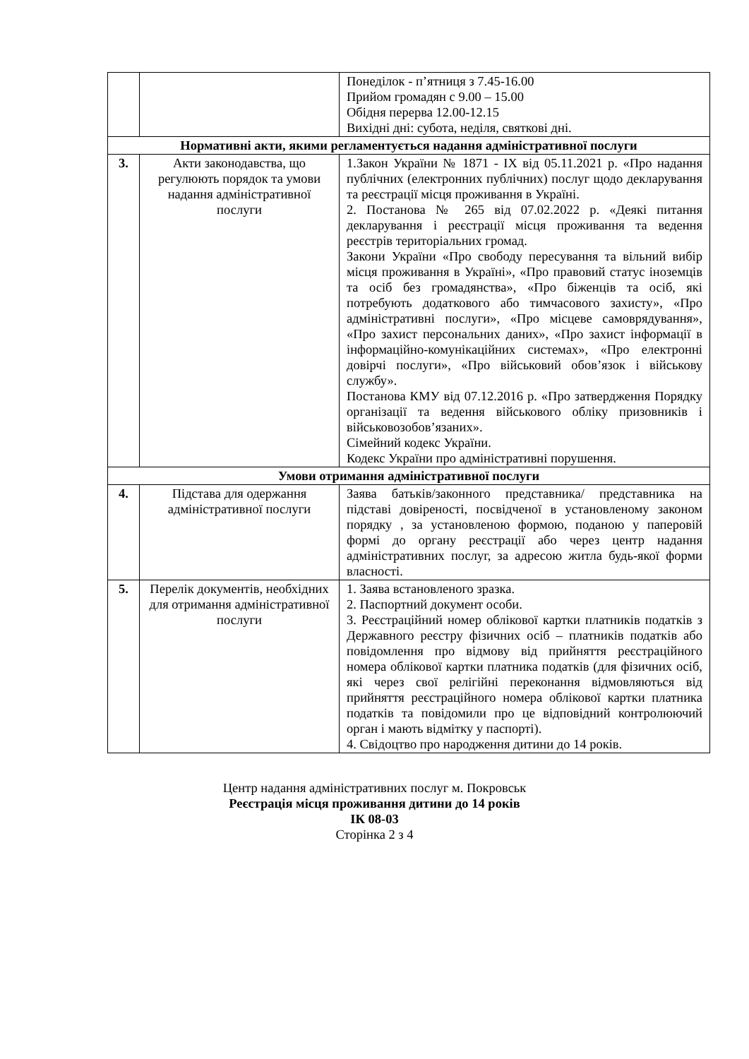| | | Понеділок - п’ятниця з 7.45-16.00 Прийом громадян с 9.00 – 15.00 Обідня перерва 12.00-12.15 Вихідні дні: субота, неділя, святкові дні. |
| Нормативні акти, якими регламентується надання адміністративної послуги | | |
| 3. | Акти законодавства, що регулюють порядок та умови надання адміністративної послуги | 1.Закон України № 1871 - IX від 05.11.2021 р. «Про надання публічних (електронних публічних) послуг щодо декларування та реєстрації місця проживання в Україні. 2. Постанова № 265 від 07.02.2022 р. «Деякі питання декларування і реєстрації місця проживання та ведення реєстрів територіальних громад. Закони України «Про свободу пересування та вільний вибір місця проживання в Україні», «Про правовий статус іноземців та осіб без громадянства», «Про біженців та осіб, які потребують додаткового або тимчасового захисту», «Про адміністративні послуги», «Про місцеве самоврядування», «Про захист персональних даних», «Про захист інформації в інформаційно-комунікаційних системах», «Про електронні довірчі послуги», «Про військовий обов’язок і військову службу». Постанова КМУ від 07.12.2016 р. «Про затвердження Порядку організації та ведення військового обліку призовників і військовозобов’язаних». Сімейний кодекс України. Кодекс України про адміністративні порушення. |
| Умови отримання адміністративної послуги | | |
| 4. | Підстава для одержання адміністративної послуги | Заява батьків/законного представника/ представника на підставі довіреності, посвідченої в установленому законом порядку , за установленою формою, поданою у паперовій формі до органу реєстрації або через центр надання адміністративних послуг, за адресою житла будь-якої форми власності. |
| 5. | Перелік документів, необхідних для отримання адміністративної послуги | 1. Заява встановленого зразка. 2. Паспортний документ особи. 3. Реєстраційний номер облікової картки платників податків з Державного реєстру фізичних осіб – платників податків або повідомлення про відмову від прийняття реєстраційного номера облікової картки платника податків (для фізичних осіб, які через свої релігійні переконання відмовляються від прийняття реєстраційного номера облікової картки платника податків та повідомили про це відповідний контролюючий орган і мають відмітку у паспорті). 4. Свідоцтво про народження дитини до 14 років. |
Центр надання адміністративних послуг м. Покровськ
Реєстрація місця проживання дитини до 14 років
ІК 08-03
Сторінка 2 з 4